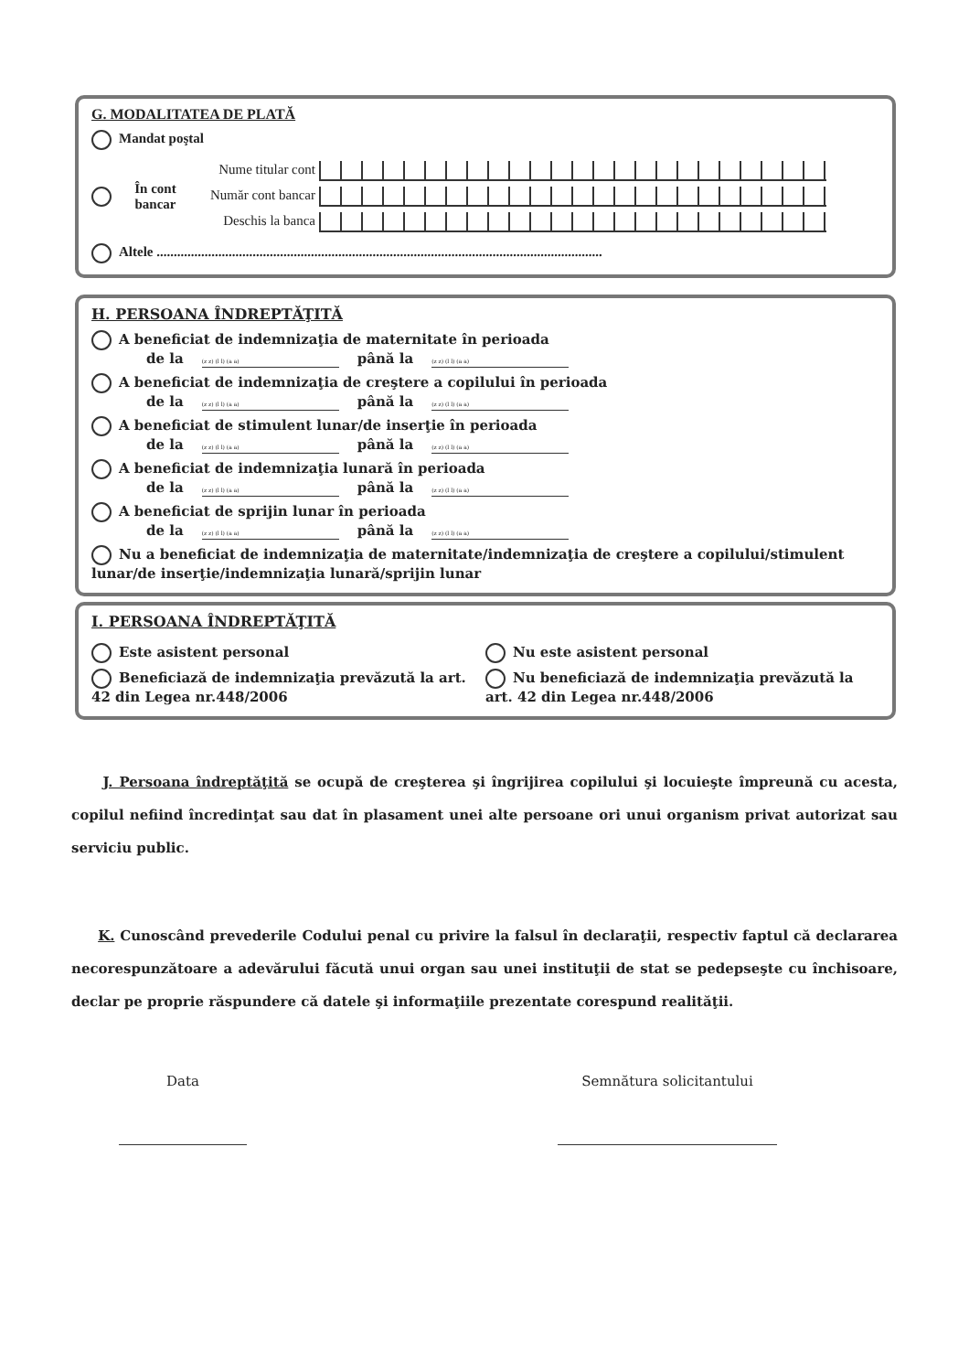G. MODALITATEA DE PLATĂ
Mandat poştal
În cont bancar
Nume titular cont
Număr cont bancar
Deschis la banca
Altele ..................................................................................................................................
H. PERSOANA ÎNDREPTĂŢITĂ
A beneficiat de indemnizaţia de maternitate în perioada
de la (z z) (l l) (a a) până la (z z) (l l) (a a)
A beneficiat de indemnizaţia de creştere a copilului în perioada
de la (z z) (l l) (a a) până la (z z) (l l) (a a)
A beneficiat de stimulent lunar/de inserţie în perioada
de la (z z) (l l) (a a) până la (z z) (l l) (a a)
A beneficiat de indemnizaţia lunară în perioada
de la (z z) (l l) (a a) până la (z z) (l l) (a a)
A beneficiat de sprijin lunar în perioada
de la (z z) (l l) (a a) până la (z z) (l l) (a a)
Nu a beneficiat de indemnizaţia de maternitate/indemnizaţia de creştere a copilului/stimulent lunar/de inserţie/indemnizaţia lunară/sprijin lunar
I. PERSOANA ÎNDREPTĂŢITĂ
Este asistent personal
Beneficiază de indemnizaţia prevăzută la art. 42 din Legea nr.448/2006
Nu este asistent personal
Nu beneficiază de indemnizaţia prevăzută la art. 42 din Legea nr.448/2006
J. Persoana îndreptăţită se ocupă de creşterea şi îngrijirea copilului şi locuieşte împreună cu acesta, copilul nefiind încredinţat sau dat în plasament unei alte persoane ori unui organism privat autorizat sau serviciu public.
K. Cunoscând prevederile Codului penal cu privire la falsul în declaraţii, respectiv faptul că declararea necorespunzătoare a adevărului făcută unui organ sau unei instituţii de stat se pedepseşte cu închisoare, declar pe proprie răspundere că datele şi informaţiile prezentate corespund realităţii.
Data Semnătura solicitantului